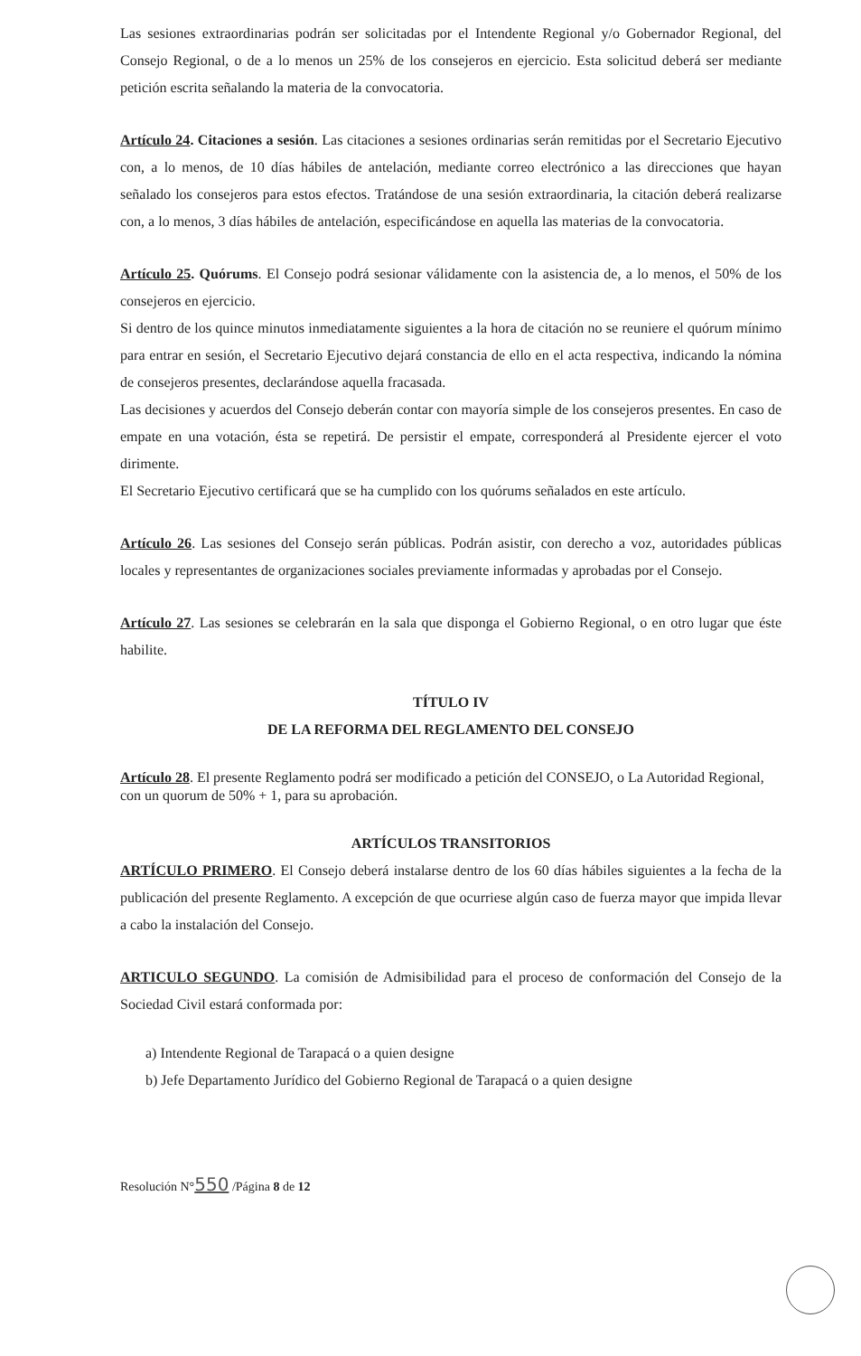Las sesiones extraordinarias podrán ser solicitadas por el Intendente Regional y/o Gobernador Regional, del Consejo Regional, o de a lo menos un 25% de los consejeros en ejercicio. Esta solicitud deberá ser mediante petición escrita señalando la materia de la convocatoria.
Artículo 24. Citaciones a sesión. Las citaciones a sesiones ordinarias serán remitidas por el Secretario Ejecutivo con, a lo menos, de 10 días hábiles de antelación, mediante correo electrónico a las direcciones que hayan señalado los consejeros para estos efectos. Tratándose de una sesión extraordinaria, la citación deberá realizarse con, a lo menos, 3 días hábiles de antelación, especificándose en aquella las materias de la convocatoria.
Artículo 25. Quórums. El Consejo podrá sesionar válidamente con la asistencia de, a lo menos, el 50% de los consejeros en ejercicio.
Si dentro de los quince minutos inmediatamente siguientes a la hora de citación no se reuniere el quórum mínimo para entrar en sesión, el Secretario Ejecutivo dejará constancia de ello en el acta respectiva, indicando la nómina de consejeros presentes, declarándose aquella fracasada.
Las decisiones y acuerdos del Consejo deberán contar con mayoría simple de los consejeros presentes. En caso de empate en una votación, ésta se repetirá. De persistir el empate, corresponderá al Presidente ejercer el voto dirimente.
El Secretario Ejecutivo certificará que se ha cumplido con los quórums señalados en este artículo.
Artículo 26. Las sesiones del Consejo serán públicas. Podrán asistir, con derecho a voz, autoridades públicas locales y representantes de organizaciones sociales previamente informadas y aprobadas por el Consejo.
Artículo 27. Las sesiones se celebrarán en la sala que disponga el Gobierno Regional, o en otro lugar que éste habilite.
TÍTULO IV
DE LA REFORMA DEL REGLAMENTO DEL CONSEJO
Artículo 28. El presente Reglamento podrá ser modificado a petición del CONSEJO, o La Autoridad Regional, con un quorum de 50% + 1, para su aprobación.
ARTÍCULOS TRANSITORIOS
ARTÍCULO PRIMERO. El Consejo deberá instalarse dentro de los 60 días hábiles siguientes a la fecha de la publicación del presente Reglamento. A excepción de que ocurriese algún caso de fuerza mayor que impida llevar a cabo la instalación del Consejo.
ARTICULO SEGUNDO. La comisión de Admisibilidad para el proceso de conformación del Consejo de la Sociedad Civil estará conformada por:
a) Intendente Regional de Tarapacá o a quien designe
b) Jefe Departamento Jurídico del Gobierno Regional de Tarapacá o a quien designe
Resolución N°550 /Página 8 de 12